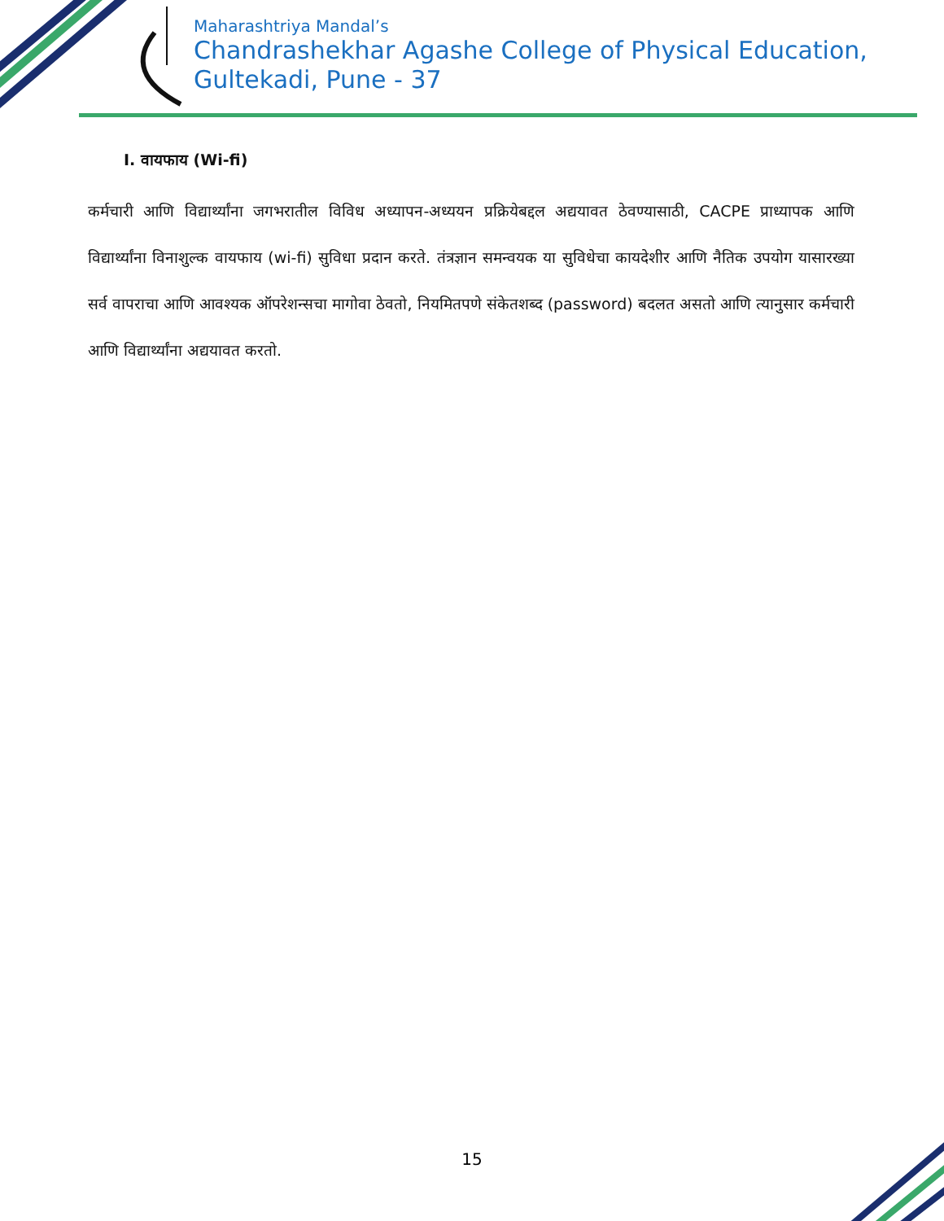Maharashtriya Mandal’s
Chandrashekhar Agashe College of Physical Education,
Gultekadi, Pune - 37
I. वायफाय (Wi-fi)
कर्मचारी आणि विद्यार्थ्यांना जगभरातील विविध अध्यापन-अध्ययन प्रक्रियेबद्दल अद्ययावत ठेवण्यासाठी, CACPE प्राध्यापक आणि विद्यार्थ्यांना विनाशुल्क वायफाय (wi-fi) सुविधा प्रदान करते. तंत्रज्ञान समन्वयक या सुविधेचा कायदेशीर आणि नैतिक उपयोग यासारख्या सर्व वापराचा आणि आवश्यक ऑपरेशन्सचा मागोवा ठेवतो, नियमितपणे संकेतशब्द (password) बदलत असतो आणि त्यानुसार कर्मचारी आणि विद्यार्थ्यांना अद्ययावत करतो.
15